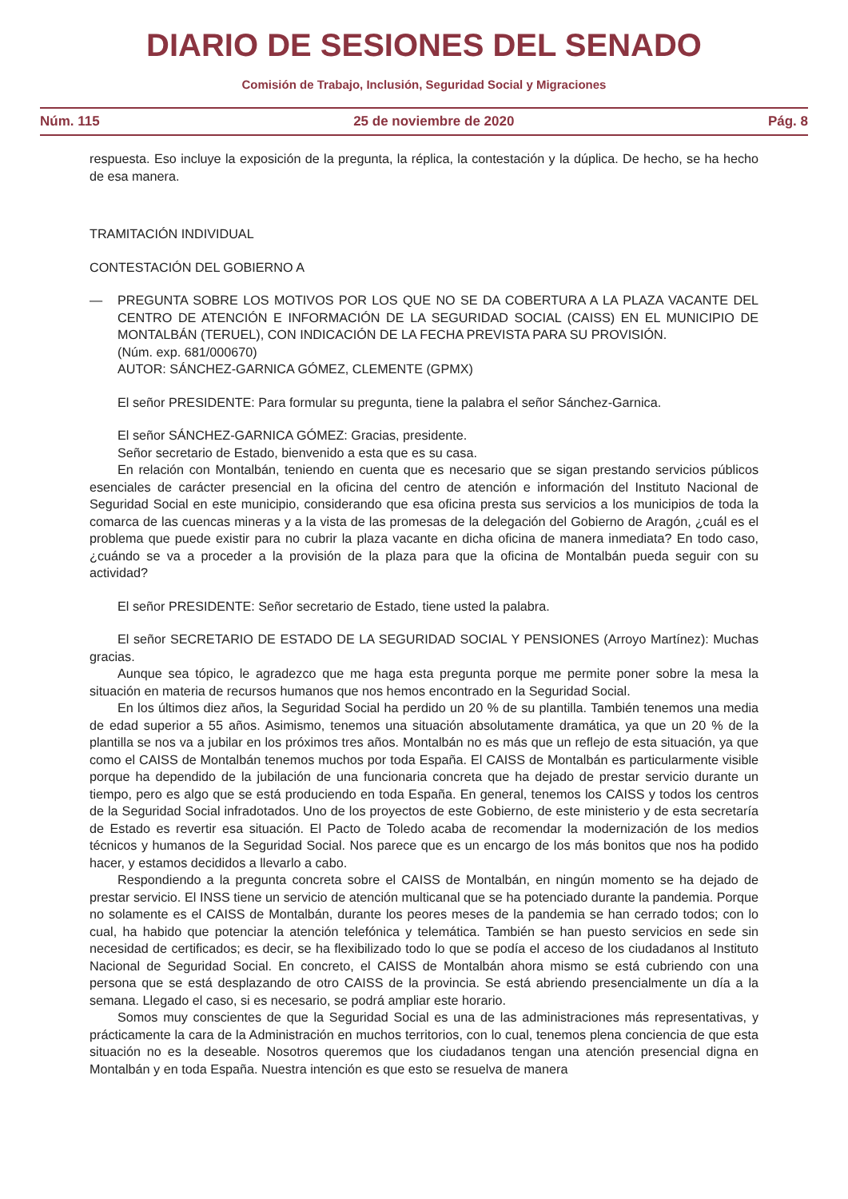DIARIO DE SESIONES DEL SENADO
Comisión de Trabajo, Inclusión, Seguridad Social y Migraciones
Núm. 115 25 de noviembre de 2020 Pág. 8
respuesta. Eso incluye la exposición de la pregunta, la réplica, la contestación y la dúplica. De hecho, se ha hecho de esa manera.
TRAMITACIÓN INDIVIDUAL
CONTESTACIÓN DEL GOBIERNO A
— PREGUNTA SOBRE LOS MOTIVOS POR LOS QUE NO SE DA COBERTURA A LA PLAZA VACANTE DEL CENTRO DE ATENCIÓN E INFORMACIÓN DE LA SEGURIDAD SOCIAL (CAISS) EN EL MUNICIPIO DE MONTALBÁN (TERUEL), CON INDICACIÓN DE LA FECHA PREVISTA PARA SU PROVISIÓN.
(Núm. exp. 681/000670)
AUTOR: SÁNCHEZ-GARNICA GÓMEZ, CLEMENTE (GPMX)
El señor PRESIDENTE: Para formular su pregunta, tiene la palabra el señor Sánchez-Garnica.
El señor SÁNCHEZ-GARNICA GÓMEZ: Gracias, presidente.
Señor secretario de Estado, bienvenido a esta que es su casa.
En relación con Montalbán, teniendo en cuenta que es necesario que se sigan prestando servicios públicos esenciales de carácter presencial en la oficina del centro de atención e información del Instituto Nacional de Seguridad Social en este municipio, considerando que esa oficina presta sus servicios a los municipios de toda la comarca de las cuencas mineras y a la vista de las promesas de la delegación del Gobierno de Aragón, ¿cuál es el problema que puede existir para no cubrir la plaza vacante en dicha oficina de manera inmediata? En todo caso, ¿cuándo se va a proceder a la provisión de la plaza para que la oficina de Montalbán pueda seguir con su actividad?
El señor PRESIDENTE: Señor secretario de Estado, tiene usted la palabra.
El señor SECRETARIO DE ESTADO DE LA SEGURIDAD SOCIAL Y PENSIONES (Arroyo Martínez): Muchas gracias.
Aunque sea tópico, le agradezco que me haga esta pregunta porque me permite poner sobre la mesa la situación en materia de recursos humanos que nos hemos encontrado en la Seguridad Social.
En los últimos diez años, la Seguridad Social ha perdido un 20 % de su plantilla. También tenemos una media de edad superior a 55 años. Asimismo, tenemos una situación absolutamente dramática, ya que un 20 % de la plantilla se nos va a jubilar en los próximos tres años. Montalbán no es más que un reflejo de esta situación, ya que como el CAISS de Montalbán tenemos muchos por toda España. El CAISS de Montalbán es particularmente visible porque ha dependido de la jubilación de una funcionaria concreta que ha dejado de prestar servicio durante un tiempo, pero es algo que se está produciendo en toda España. En general, tenemos los CAISS y todos los centros de la Seguridad Social infradotados. Uno de los proyectos de este Gobierno, de este ministerio y de esta secretaría de Estado es revertir esa situación. El Pacto de Toledo acaba de recomendar la modernización de los medios técnicos y humanos de la Seguridad Social. Nos parece que es un encargo de los más bonitos que nos ha podido hacer, y estamos decididos a llevarlo a cabo.
Respondiendo a la pregunta concreta sobre el CAISS de Montalbán, en ningún momento se ha dejado de prestar servicio. El INSS tiene un servicio de atención multicanal que se ha potenciado durante la pandemia. Porque no solamente es el CAISS de Montalbán, durante los peores meses de la pandemia se han cerrado todos; con lo cual, ha habido que potenciar la atención telefónica y telemática. También se han puesto servicios en sede sin necesidad de certificados; es decir, se ha flexibilizado todo lo que se podía el acceso de los ciudadanos al Instituto Nacional de Seguridad Social. En concreto, el CAISS de Montalbán ahora mismo se está cubriendo con una persona que se está desplazando de otro CAISS de la provincia. Se está abriendo presencialmente un día a la semana. Llegado el caso, si es necesario, se podrá ampliar este horario.
Somos muy conscientes de que la Seguridad Social es una de las administraciones más representativas, y prácticamente la cara de la Administración en muchos territorios, con lo cual, tenemos plena conciencia de que esta situación no es la deseable. Nosotros queremos que los ciudadanos tengan una atención presencial digna en Montalbán y en toda España. Nuestra intención es que esto se resuelva de manera